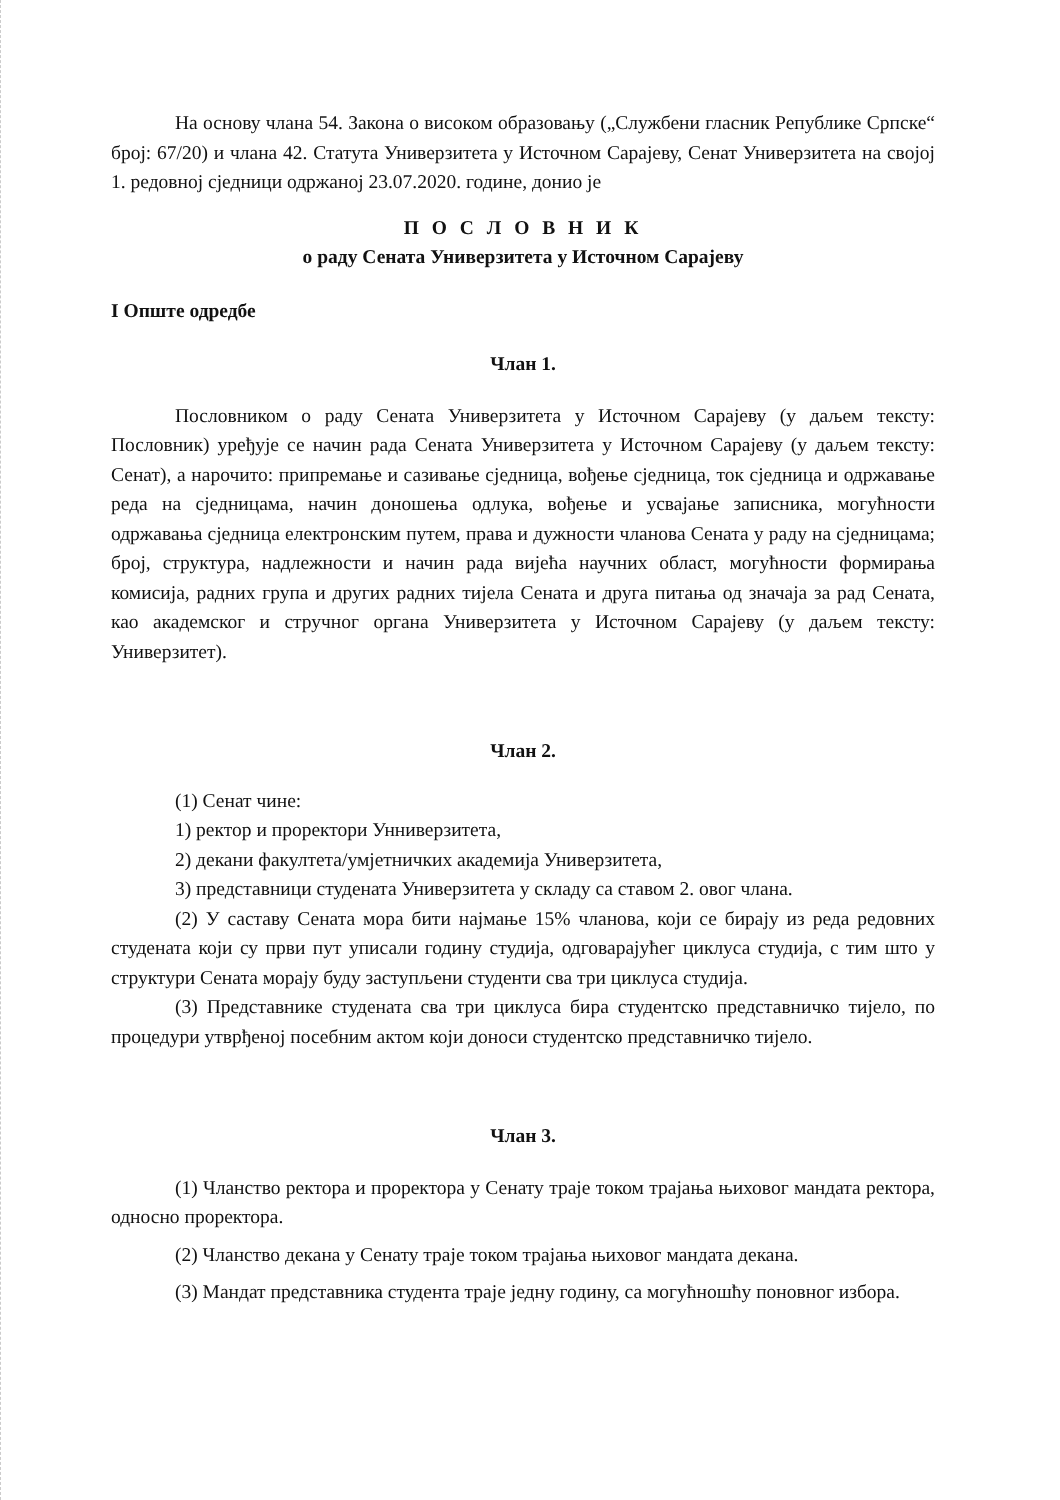На основу члана 54. Закона о високом образовању („Службени гласник Републике Српске“ број: 67/20) и члана 42. Статута Универзитета у Источном Сарајеву, Сенат Универзитета на својој 1. редовној сједници одржаној 23.07.2020. године, донио је
П О С Л О В Н И К
о раду Сената Универзитета у Источном Сарајеву
I Опште одредбе
Члан 1.
Пословником о раду Сената Универзитета у Источном Сарајеву (у даљем тексту: Пословник) уређује се начин рада Сената Универзитета у Источном Сарајеву (у даљем тексту: Сенат), а нарочито: припремање и сазивање сједница, вођење сједница, ток сједница и одржавање реда на сједницама, начин доношења одлука, вођење и усвајање записника, могућности одржавања сједница електронским путем, права и дужности чланова Сената у раду на сједницама; број, структура, надлежности и начин рада вијећа научних област, могућности формирања комисија, радних група и других радних тијела Сената и друга питања од значаја за рад Сената, као академског и стручног органа Универзитета у Источном Сарајеву (у даљем тексту: Универзитет).
Члан 2.
(1) Сенат чине:
1) ректор и проректори Унниверзитета,
2) декани факултета/умјетничких академија Универзитета,
3) представници студената Универзитета у складу са ставом 2. овог члана.
(2) У саставу Сената мора бити најмање 15% чланова, који се бирају из реда редовних студената који су први пут уписали годину студија, одговарајућег циклуса студија, с тим што у структури Сената морају буду заступљени студенти сва три циклуса студија.
(3) Представнике студената сва три циклуса бира студентско представничко тијело, по процедури утврђеној посебним актом који доноси студентско представничко тијело.
Члан 3.
(1) Чланство ректора и проректора у Сенату траје током трајања њиховог мандата ректора, односно проректора.
(2) Чланство декана у Сенату траје током трајања њиховог мандата декана.
(3) Мандат представника студента траје једну годину, са могућношћу поновног избора.